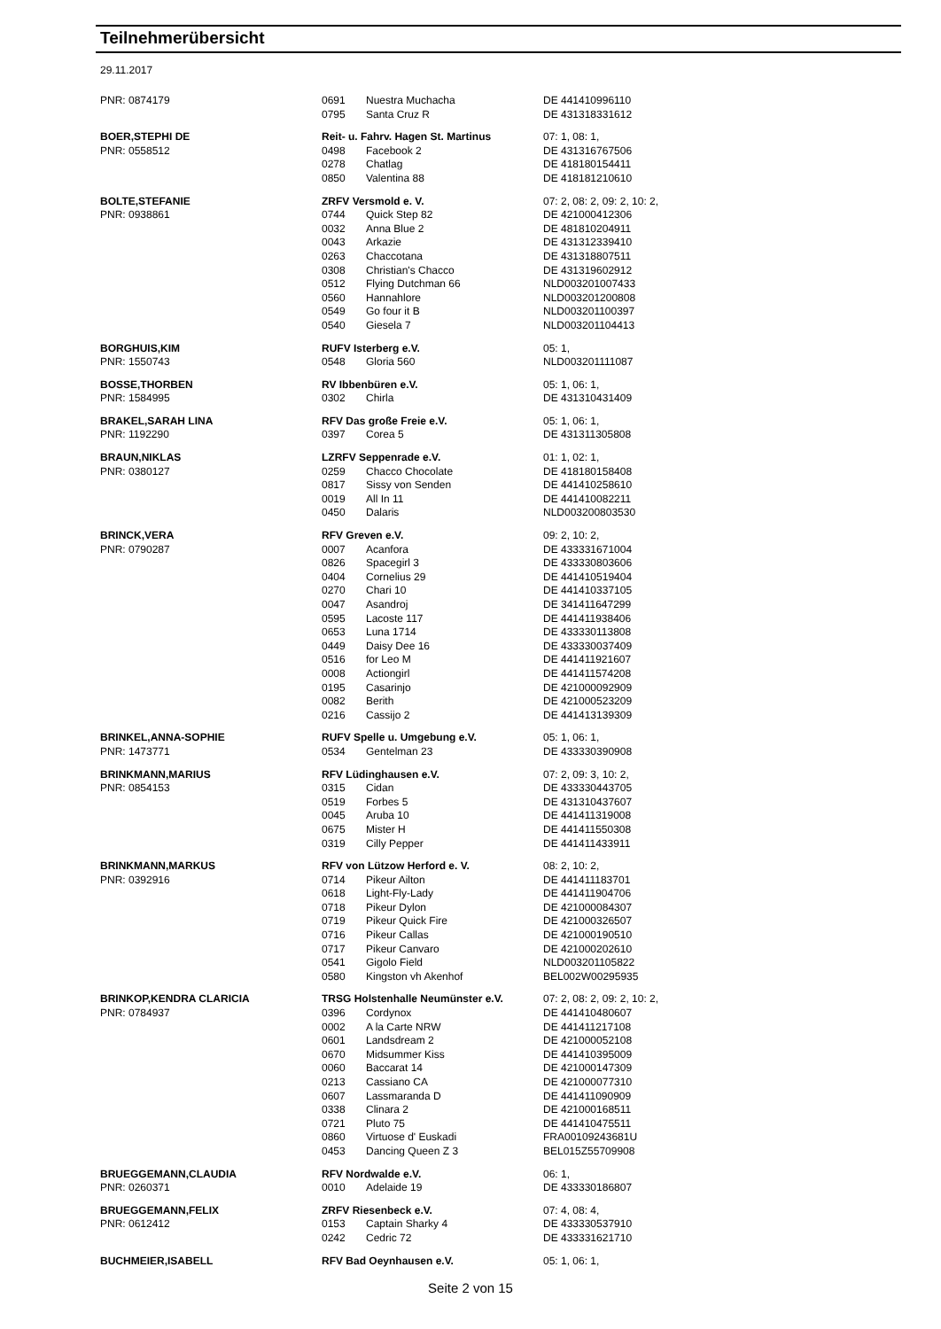Teilnehmerübersicht
29.11.2017
| PNR: 0874179 | 0691 | Nuestra Muchacha | DE 441410996110 |
| | 0795 | Santa Cruz R | DE 431318331612 |
| BOER,STEPHI DE | Reit- u. Fahrv. Hagen St. Martinus | | 07: 1, 08: 1, |
| PNR: 0558512 | 0498 | Facebook 2 | DE 431316767506 |
| | 0278 | Chatlag | DE 418180154411 |
| | 0850 | Valentina 88 | DE 418181210610 |
| BOLTE,STEFANIE | ZRFV Versmold e. V. | | 07: 2, 08: 2, 09: 2, 10: 2, |
| PNR: 0938861 | 0744 | Quick Step 82 | DE 421000412306 |
| | 0032 | Anna Blue 2 | DE 481810204911 |
| | 0043 | Arkazie | DE 431312339410 |
| | 0263 | Chaccotana | DE 431318807511 |
| | 0308 | Christian's Chacco | DE 431319602912 |
| | 0512 | Flying Dutchman 66 | NLD003201007433 |
| | 0560 | Hannahlore | NLD003201200808 |
| | 0549 | Go four it B | NLD003201100397 |
| | 0540 | Giesela 7 | NLD003201104413 |
| BORGHUIS,KIM | RUFV Isterberg e.V. | | 05: 1, |
| PNR: 1550743 | 0548 | Gloria 560 | NLD003201111087 |
| BOSSE,THORBEN | RV Ibbenbüren e.V. | | 05: 1, 06: 1, |
| PNR: 1584995 | 0302 | Chirla | DE 431310431409 |
| BRAKEL,SARAH LINA | RFV Das große Freie e.V. | | 05: 1, 06: 1, |
| PNR: 1192290 | 0397 | Corea 5 | DE 431311305808 |
| BRAUN,NIKLAS | LZRFV Seppenrade e.V. | | 01: 1, 02: 1, |
| PNR: 0380127 | 0259 | Chacco Chocolate | DE 418180158408 |
| | 0817 | Sissy von Senden | DE 441410258610 |
| | 0019 | All In 11 | DE 441410082211 |
| | 0450 | Dalaris | NLD003200803530 |
| BRINCK,VERA | RFV Greven e.V. | | 09: 2, 10: 2, |
| PNR: 0790287 | 0007 | Acanfora | DE 433331671004 |
| | 0826 | Spacegirl 3 | DE 433330803606 |
| | 0404 | Cornelius 29 | DE 441410519404 |
| | 0270 | Chari 10 | DE 441410337105 |
| | 0047 | Asandroj | DE 341411647299 |
| | 0595 | Lacoste 117 | DE 441411938406 |
| | 0653 | Luna 1714 | DE 433330113808 |
| | 0449 | Daisy Dee 16 | DE 433330037409 |
| | 0516 | for Leo M | DE 441411921607 |
| | 0008 | Actiongirl | DE 441411574208 |
| | 0195 | Casarinjo | DE 421000092909 |
| | 0082 | Berith | DE 421000523209 |
| | 0216 | Cassijo 2 | DE 441413139309 |
| BRINKEL,ANNA-SOPHIE | RUFV Spelle u. Umgebung e.V. | | 05: 1, 06: 1, |
| PNR: 1473771 | 0534 | Gentelman 23 | DE 433330390908 |
| BRINKMANN,MARIUS | RFV Lüdinghausen e.V. | | 07: 2, 09: 3, 10: 2, |
| PNR: 0854153 | 0315 | Cidan | DE 433330443705 |
| | 0519 | Forbes 5 | DE 431310437607 |
| | 0045 | Aruba 10 | DE 441411319008 |
| | 0675 | Mister H | DE 441411550308 |
| | 0319 | Cilly Pepper | DE 441411433911 |
| BRINKMANN,MARKUS | RFV von Lützow Herford e. V. | | 08: 2, 10: 2, |
| PNR: 0392916 | 0714 | Pikeur Ailton | DE 441411183701 |
| | 0618 | Light-Fly-Lady | DE 441411904706 |
| | 0718 | Pikeur Dylon | DE 421000084307 |
| | 0719 | Pikeur Quick Fire | DE 421000326507 |
| | 0716 | Pikeur Callas | DE 421000190510 |
| | 0717 | Pikeur Canvaro | DE 421000202610 |
| | 0541 | Gigolo Field | NLD003201105822 |
| | 0580 | Kingston vh Akenhof | BEL002W00295935 |
| BRINKOP,KENDRA CLARICIA | TRSG Holstenhalle Neumünster e.V. | | 07: 2, 08: 2, 09: 2, 10: 2, |
| PNR: 0784937 | 0396 | Cordynox | DE 441410480607 |
| | 0002 | A la Carte NRW | DE 441411217108 |
| | 0601 | Landsdream 2 | DE 421000052108 |
| | 0670 | Midsummer Kiss | DE 441410395009 |
| | 0060 | Baccarat 14 | DE 421000147309 |
| | 0213 | Cassiano CA | DE 421000077310 |
| | 0607 | Lassmaranda D | DE 441411090909 |
| | 0338 | Clinara 2 | DE 421000168511 |
| | 0721 | Pluto 75 | DE 441410475511 |
| | 0860 | Virtuose d' Euskadi | FRA00109243681U |
| | 0453 | Dancing Queen Z 3 | BEL015Z55709908 |
| BRUEGGEMANN,CLAUDIA | RFV Nordwalde e.V. | | 06: 1, |
| PNR: 0260371 | 0010 | Adelaide 19 | DE 433330186807 |
| BRUEGGEMANN,FELIX | ZRFV Riesenbeck e.V. | | 07: 4, 08: 4, |
| PNR: 0612412 | 0153 | Captain Sharky 4 | DE 433330537910 |
| | 0242 | Cedric 72 | DE 433331621710 |
| BUCHMEIER,ISABELL | RFV Bad Oeynhausen e.V. | | 05: 1, 06: 1, |
Seite 2 von 15